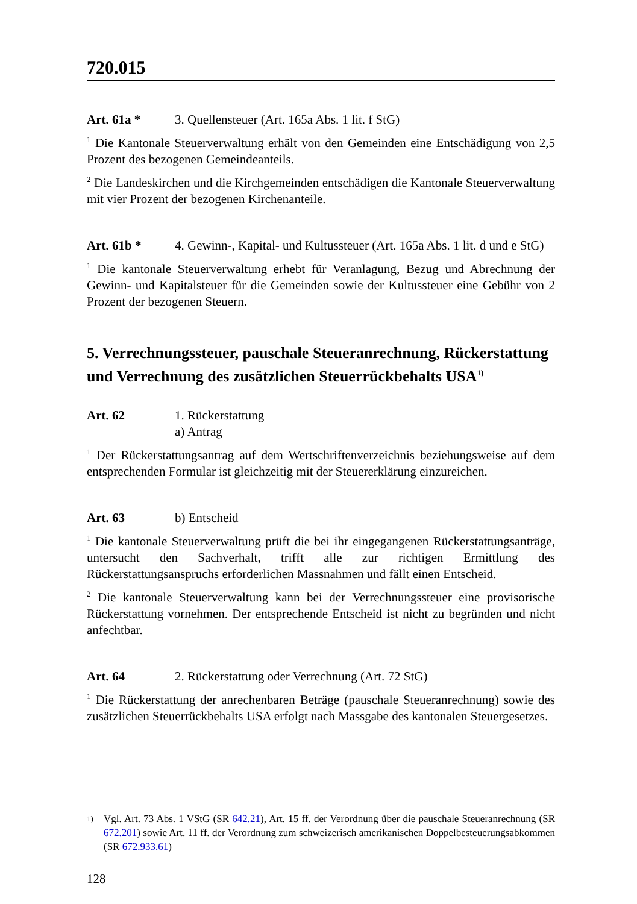720.015
Art. 61a * 3. Quellensteuer (Art. 165a Abs. 1 lit. f StG)
<sup>1</sup> Die Kantonale Steuerverwaltung erhält von den Gemeinden eine Entschädigung von 2,5 Prozent des bezogenen Gemeindeanteils.
<sup>2</sup> Die Landeskirchen und die Kirchgemeinden entschädigen die Kantonale Steuerverwaltung mit vier Prozent der bezogenen Kirchenanteile.
Art. 61b * 4. Gewinn-, Kapital- und Kultussteuer (Art. 165a Abs. 1 lit. d und e StG)
<sup>1</sup> Die kantonale Steuerverwaltung erhebt für Veranlagung, Bezug und Abrechnung der Gewinn- und Kapitalsteuer für die Gemeinden sowie der Kultussteuer eine Gebühr von 2 Prozent der bezogenen Steuern.
5. Verrechnungssteuer, pauschale Steueranrechnung, Rückerstattung und Verrechnung des zusätzlichen Steuerrückbehalts USA<sup>1)</sup>
Art. 62 1. Rückerstattung
a) Antrag
<sup>1</sup> Der Rückerstattungsantrag auf dem Wertschriftenverzeichnis beziehungsweise auf dem entsprechenden Formular ist gleichzeitig mit der Steuererklärung einzureichen.
Art. 63 b) Entscheid
<sup>1</sup> Die kantonale Steuerverwaltung prüft die bei ihr eingegangenen Rückerstattungsanträge, untersucht den Sachverhalt, trifft alle zur richtigen Ermittlung des Rückerstattungsanspruchs erforderlichen Massnahmen und fällt einen Entscheid.
<sup>2</sup> Die kantonale Steuerverwaltung kann bei der Verrechnungssteuer eine provisorische Rückerstattung vornehmen. Der entsprechende Entscheid ist nicht zu begründen und nicht anfechtbar.
Art. 64 2. Rückerstattung oder Verrechnung (Art. 72 StG)
<sup>1</sup> Die Rückerstattung der anrechenbaren Beträge (pauschale Steueranrechnung) sowie des zusätzlichen Steuerrückbehalts USA erfolgt nach Massgabe des kantonalen Steuergesetzes.
<sup>1)</sup>
Vgl. Art. 73 Abs. 1 VStG (SR 642.21), Art. 15 ff. der Verordnung über die pauschale Steueranrechnung (SR 672.201) sowie Art. 11 ff. der Verordnung zum schweizerisch amerikanischen Doppelbesteuerungsabkommen (SR 672.933.61)
128